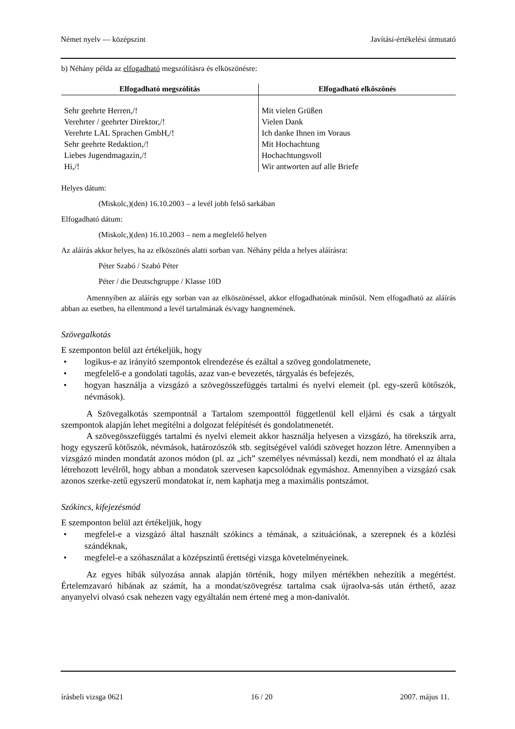Német nyelv — középszint Javítási-értékelési útmutató
b) Néhány példa az elfogadható megszólításra és elköszönésre:
| Elfogadható megszólítás | Elfogadható elköszönés |
| --- | --- |
| Sehr geehrte Herren,/! Verehrter / geehrter Direktor,/! Verehrte LAL Sprachen GmbH,/! Sehr geehrte Redaktion,/! Liebes Jugendmagazin,/! Hi,/! | Mit vielen Grüßen Vielen Dank Ich danke Ihnen im Voraus Mit Hochachtung Hochachtungsvoll Wir antworten auf alle Briefe |
Helyes dátum:
(Miskolc,)(den) 16.10.2003 – a levél jobb felső sarkában
Elfogadható dátum:
(Miskolc,)(den) 16.10.2003 – nem a megfelelő helyen
Az aláírás akkor helyes, ha az elköszönés alatti sorban van. Néhány példa a helyes aláírásra:
Péter Szabó / Szabó Péter
Péter / die Deutschgruppe / Klasse 10D
Amennyiben az aláírás egy sorban van az elköszönéssel, akkor elfogadhatónak minősül. Nem elfogadható az aláírás abban az esetben, ha ellentmond a levél tartalmának és/vagy hangnemének.
Szövegalkotás
E szemponton belül azt értékeljük, hogy
• logikus-e az irányító szempontok elrendezése és ezáltal a szöveg gondolatmenete,
• megfelelő-e a gondolati tagolás, azaz van-e bevezetés, tárgyalás és befejezés,
• hogyan használja a vizsgázó a szövegösszefüggés tartalmi és nyelvi elemeit (pl. egy-szerű kötőszók, névmások).
A Szövegalkotás szempontnál a Tartalom szemponttól függetlenül kell eljárni és csak a tárgyalt szempontok alapján lehet megítélni a dolgozat felépítését és gondolatmenetét.
A szövegösszefüggés tartalmi és nyelvi elemeit akkor használja helyesen a vizsgázó, ha törekszik arra, hogy egyszerű kötőszók, névmások, határozószók stb. segítségével valódi szöveget hozzon létre. Amennyiben a vizsgázó minden mondatát azonos módon (pl. az „ich” személyes névmással) kezdi, nem mondható el az általa létrehozott levélről, hogy abban a mondatok szervesen kapcsolódnak egymáshoz. Amennyiben a vizsgázó csak azonos szerke-zetű egyszerű mondatokat ír, nem kaphatja meg a maximális pontszámot.
Szókincs, kifejezésmód
E szemponton belül azt értékeljük, hogy
• megfelel-e a vizsgázó által használt szókincs a témának, a szituációnak, a szerepnek és a közlési szándéknak,
• megfelel-e a szóhasználat a középszintű érettségi vizsga követelményeinek.
Az egyes hibák súlyozása annak alapján történik, hogy milyen mértékben nehezítik a megértést. Értelemzavaró hibának az számít, ha a mondat/szövegrész tartalma csak újraolva-sás után érthető, azaz anyanyelvi olvasó csak nehezen vagy egyáltalán nem értené meg a mon-danivalót.
írásbeli vizsga 0621 16 / 20 2007. május 11.